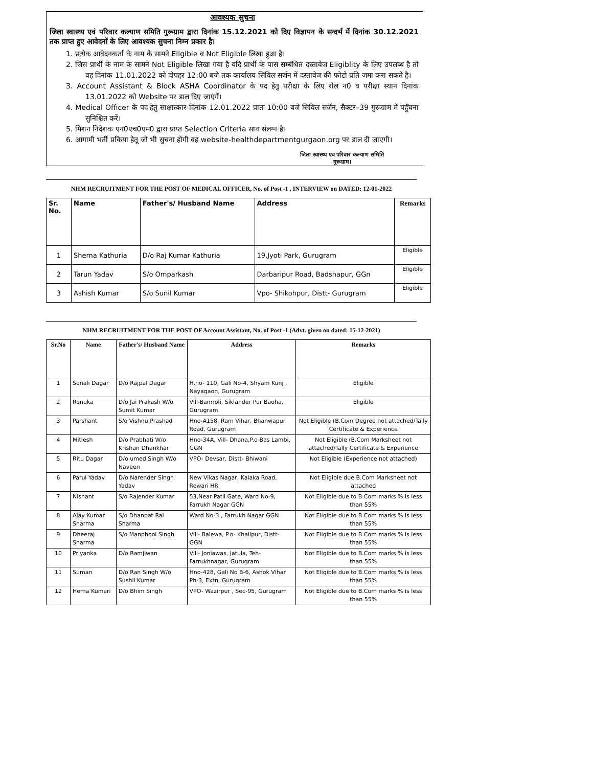आवश्यक सुचना
जिला स्वास्थ्य एवं परिवार कल्याण समिति गुरूग्राम द्वारा दिनांक 15.12.2021 को दिए विज्ञापन के सन्दर्भ में दिनांक 30.12.2021 तक प्राप्त हुए आवेदनों के लिए आवश्यक सुचना निम्न प्रकार है।
1. प्रत्येक आवेदनकर्ता के नाम के सामने Eligible व Not Eligible लिखा हुआ है।
2. जिस प्रार्थी के नाम के सामने Not Eligible लिखा गया है यदि प्रार्थी के पास सम्बंधित दस्तावेज Eligiblity के लिए उपलब्ध है तो वह दिनांक 11.01.2022 को दोपहर 12:00 बजे तक कार्यालय सिविल सर्जन में दस्तावेज की फोटो प्रति जमा करा सकते है।
3. Account Assistant & Block ASHA Coordinator के पद हेतु परीक्षा के लिए रोल न0 व परीक्षा स्थान दिनांक 13.01.2022 को Website पर डाल दिए जाएंगें।
4. Medical Officer के पद हेतु साक्षात्कार दिनांक 12.01.2022 प्रातः 10:00 बजे सिविल सर्जन, सैक्टर–39 गुरूग्राम में पहुँचना सुनिश्चित करें।
5. मिशन निदेशक एन0एच0एम0 द्वारा प्राप्त Selection Criteria साथ संलग्न है।
6. आगामी भर्ती प्रकिया हेतू जो भी सुचना होगी वह website-healthdepartmentgurgaon.org पर डाल दी जाएगी।
जिला स्वास्थ्य एवं परिवार कल्याण समिति
गुरूग्राम।
NHM RECRUITMENT FOR THE POST OF MEDICAL OFFICER, No. of Post -1 , INTERVIEW on DATED: 12-01-2022
| Sr. No. | Name | Father's/ Husband Name | Address | Remarks |
| --- | --- | --- | --- | --- |
| 1 | Sherna Kathuria | D/o Raj Kumar Kathuria | 19,Jyoti Park, Gurugram | Eligible |
| 2 | Tarun Yadav | S/o Omparkash | Darbaripur Road, Badshapur, GGn | Eligible |
| 3 | Ashish Kumar | S/o Sunil Kumar | Vpo- Shikohpur, Distt- Gurugram | Eligible |
NHM RECRUITMENT FOR THE POST OF Account Assistant, No. of Post -1 (Advt. given on dated: 15-12-2021)
| Sr.No | Name | Father's/ Husband Name | Address | Remarks |
| --- | --- | --- | --- | --- |
| 1 | Sonali Dagar | D/o Rajpal Dagar | H.no- 110, Gali No-4, Shyam Kunj , Nayagaon, Gurugram | Eligible |
| 2 | Renuka | D/o Jai Prakash W/o Sumit Kumar | Vill-Bamroli, Siklander Pur Baoha, Gurugram | Eligible |
| 3 | Parshant | S/o Vishnu Prashad | Hno-A158, Ram Vihar, Bhanwapur Road, Gurugram | Not Eligible (B.Com Degree not attached/Tally Certificate & Experience |
| 4 | Mitlesh | D/o Prabhati W/o Krishan Dhankhar | Hno-34A, Vill- Dhana,P.o-Bas Lambi, GGN | Not Eligible (B.Com Marksheet not attached/Tally Certificate & Experience |
| 5 | Ritu Dagar | D/o umed Singh W/o Naveen | VPO- Devsar, Distt- Bhiwani | Not Eligible (Experience not attached) |
| 6 | Parul Yadav | D/o Narender Singh Yadav | New Vikas Nagar, Kalaka Road, Rewari HR | Not Eligible due B.Com Marksheet not attached |
| 7 | Nishant | S/o Rajender Kumar | 53,Near Patli Gate, Ward No-9, Farrukh Nagar GGN | Not Eligible due to B.Com marks % is less than 55% |
| 8 | Ajay Kumar Sharma | S/o Dhanpat Rai Sharma | Ward No-3 , Farrukh Nagar GGN | Not Eligible due to B.Com marks % is less than 55% |
| 9 | Dheeraj Sharma | S/o Manphool Singh | Vill- Balewa, P.o- Khalipur, Distt- GGN | Not Eligible due to B.Com marks % is less than 55% |
| 10 | Priyanka | D/o Ramjiwan | Vill- Joniawas, Jatula, Teh- Farrukhnagar, Gurugram | Not Eligible due to B.Com marks % is less than 55% |
| 11 | Suman | D/o Ran Singh W/o Sushil Kumar | Hno-428, Gali No B-6, Ashok Vihar Ph-3, Extn, Gurugram | Not Eligible due to B.Com marks % is less than 55% |
| 12 | Hema Kumari | D/o Bhim Singh | VPO- Wazirpur , Sec-95, Gurugram | Not Eligible due to B.Com marks % is less than 55% |